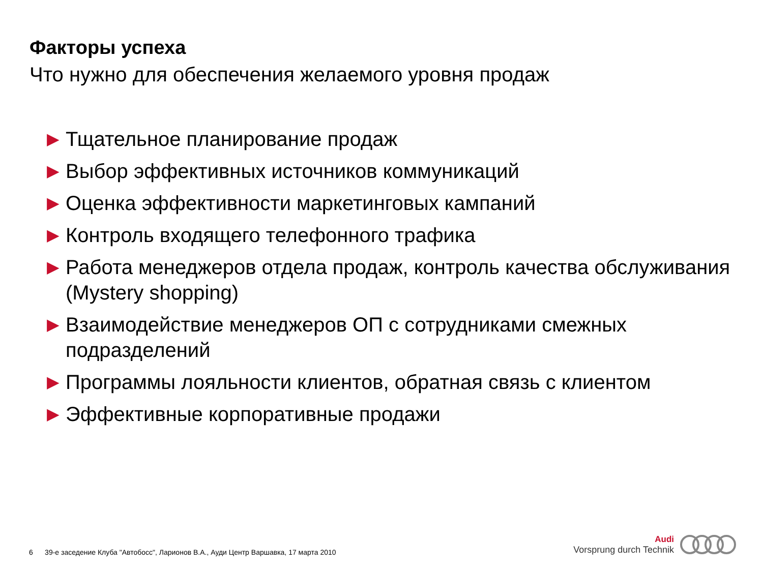Факторы успеха
Что нужно для обеспечения желаемого уровня продаж
▶ Тщательное планирование продаж
▶ Выбор эффективных источников коммуникаций
▶ Оценка эффективности маркетинговых кампаний
▶ Контроль входящего телефонного трафика
▶ Работа менеджеров отдела продаж, контроль качества обслуживания (Mystery shopping)
▶ Взаимодействие менеджеров ОП с сотрудниками смежных подразделений
▶ Программы лояльности клиентов, обратная связь с клиентом
▶ Эффективные корпоративные продажи
6 39-е заседение Клуба "Автобосс", Ларионов В.А., Ауди Центр Варшавка, 17 марта 2010
Audi
Vorsprung durch Technik